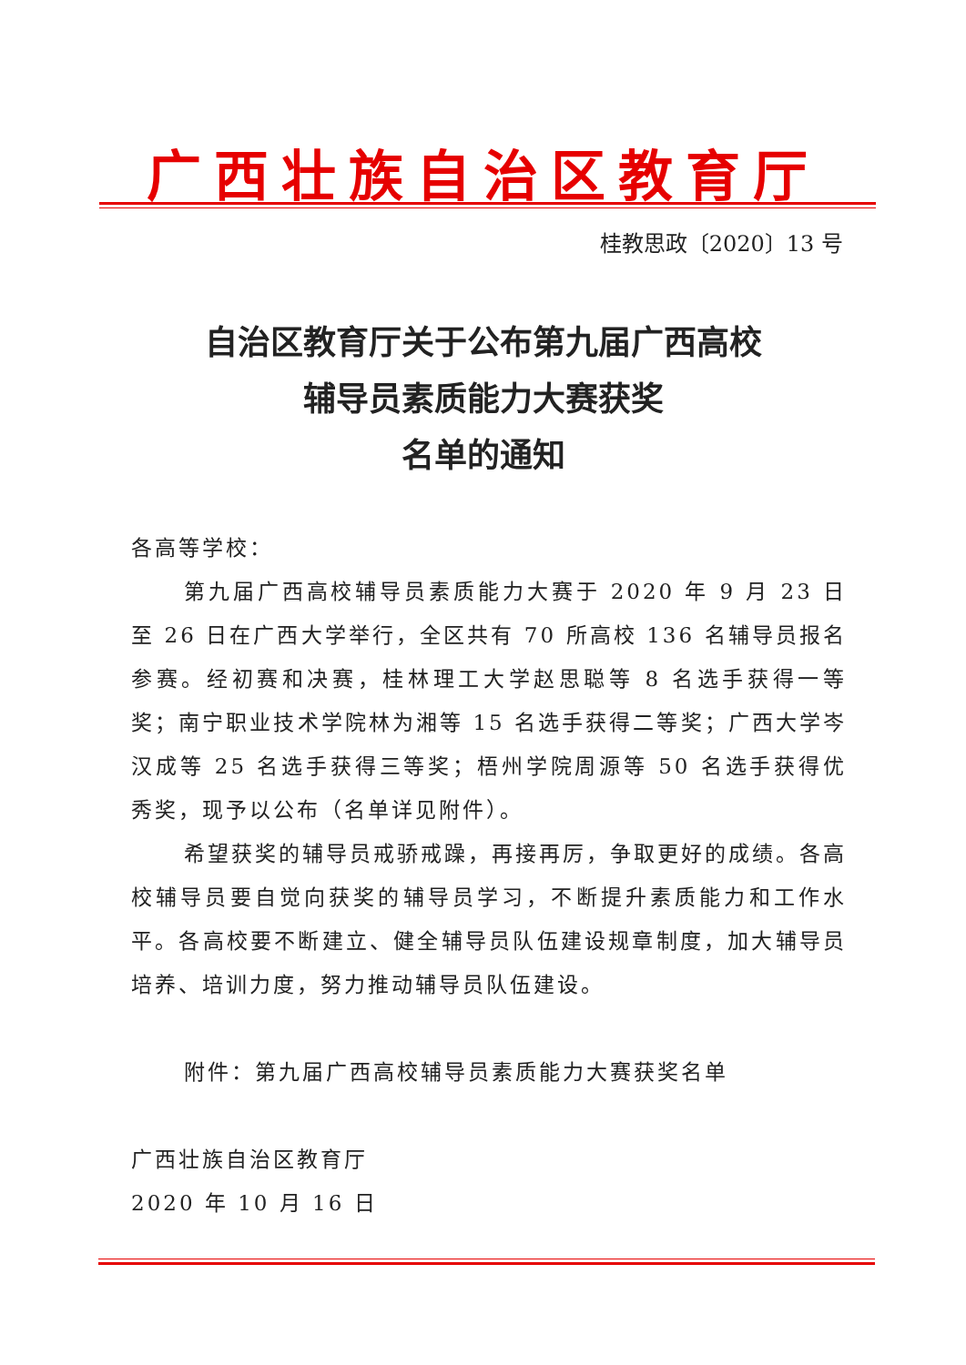广西壮族自治区教育厅
桂教思政〔2020〕13 号
自治区教育厅关于公布第九届广西高校
辅导员素质能力大赛获奖
名单的通知
各高等学校：
第九届广西高校辅导员素质能力大赛于 2020 年 9 月 23 日至 26 日在广西大学举行，全区共有 70 所高校 136 名辅导员报名参赛。经初赛和决赛，桂林理工大学赵思聪等 8 名选手获得一等奖；南宁职业技术学院林为湘等 15 名选手获得二等奖；广西大学岑汉成等 25 名选手获得三等奖；梧州学院周源等 50 名选手获得优秀奖，现予以公布（名单详见附件）。
希望获奖的辅导员戒骄戒躁，再接再厉，争取更好的成绩。各高校辅导员要自觉向获奖的辅导员学习，不断提升素质能力和工作水平。各高校要不断建立、健全辅导员队伍建设规章制度，加大辅导员培养、培训力度，努力推动辅导员队伍建设。
附件：第九届广西高校辅导员素质能力大赛获奖名单
广西壮族自治区教育厅
2020 年 10 月 16 日